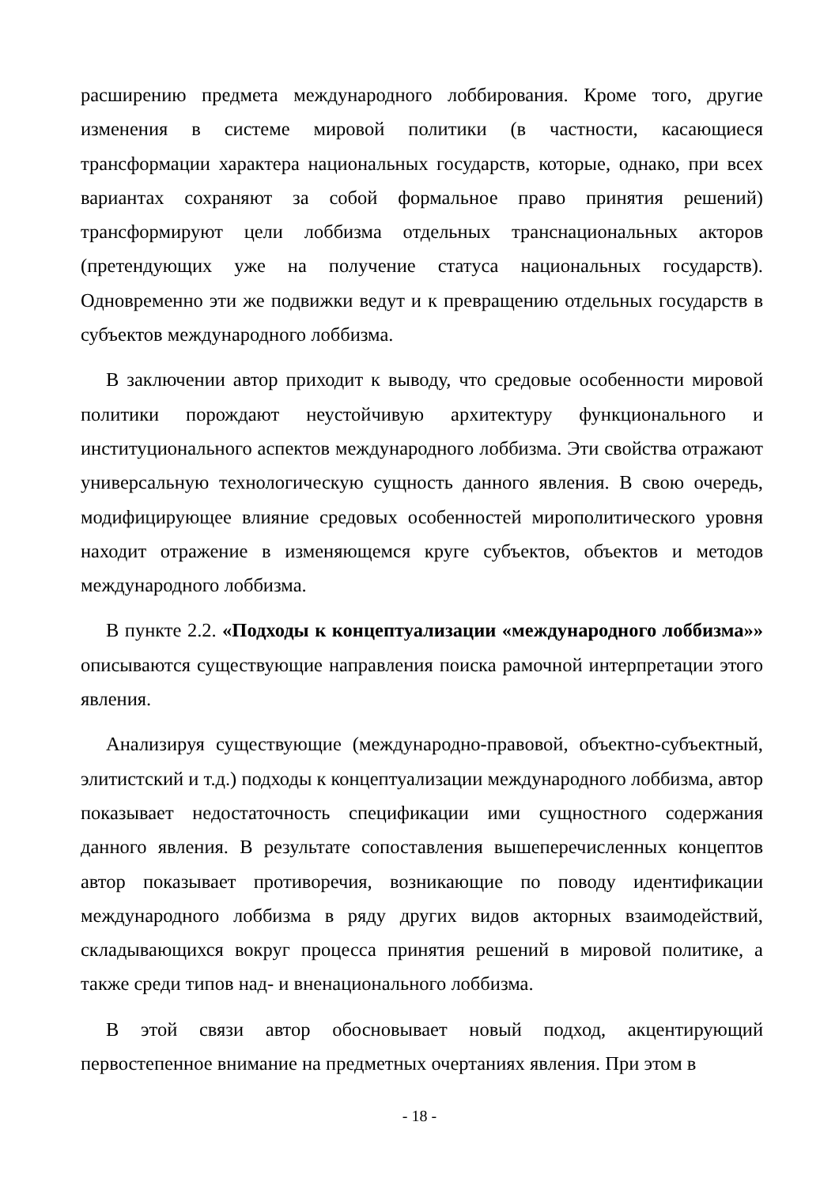расширению предмета международного лоббирования. Кроме того, другие изменения в системе мировой политики (в частности, касающиеся трансформации характера национальных государств, которые, однако, при всех вариантах сохраняют за собой формальное право принятия решений) трансформируют цели лоббизма отдельных транснациональных акторов (претендующих уже на получение статуса национальных государств). Одновременно эти же подвижки ведут и к превращению отдельных государств в субъектов международного лоббизма.
В заключении автор приходит к выводу, что средовые особенности мировой политики порождают неустойчивую архитектуру функционального и институционального аспектов международного лоббизма. Эти свойства отражают универсальную технологическую сущность данного явления. В свою очередь, модифицирующее влияние средовых особенностей мирополитического уровня находит отражение в изменяющемся круге субъектов, объектов и методов международного лоббизма.
В пункте 2.2. «Подходы к концептуализации «международного лоббизма»» описываются существующие направления поиска рамочной интерпретации этого явления.
Анализируя существующие (международно-правовой, объектно-субъектный, элитистский и т.д.) подходы к концептуализации международного лоббизма, автор показывает недостаточность спецификации ими сущностного содержания данного явления. В результате сопоставления вышеперечисленных концептов автор показывает противоречия, возникающие по поводу идентификации международного лоббизма в ряду других видов акторных взаимодействий, складывающихся вокруг процесса принятия решений в мировой политике, а также среди типов над- и вненационального лоббизма.
В этой связи автор обосновывает новый подход, акцентирующий первостепенное внимание на предметных очертаниях явления. При этом в
- 18 -